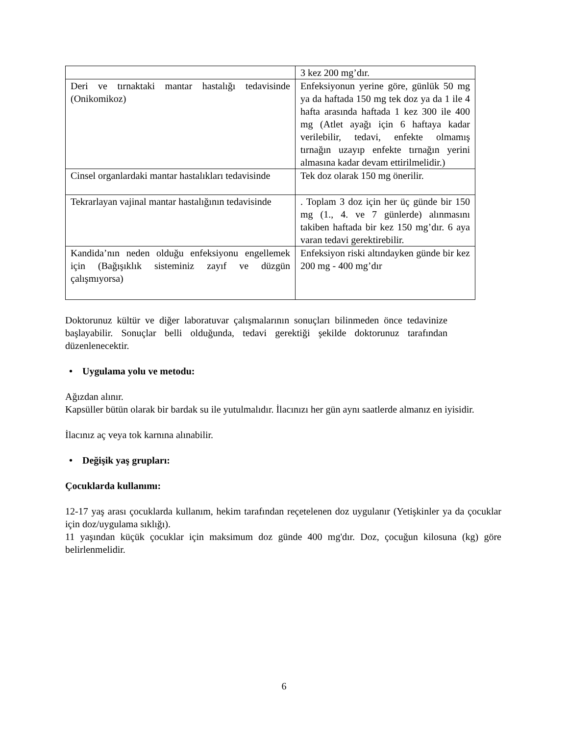| | 3 kez 200 mg’dır. |
| Deri ve tırnaktaki mantar hastalığı tedavisinde (Onikomikoz) | Enfeksiyonun yerine göre, günlük 50 mg ya da haftada 150 mg tek doz ya da 1 ile 4 hafta arasında haftada 1 kez 300 ile 400 mg (Atlet ayağı için 6 haftaya kadar verilebilir, tedavi, enfekte olmamış tırnağın uzayıp enfekte tırnağın yerini almasına kadar devam ettirilmelidir.) |
| Cinsel organlardaki mantar hastalıkları tedavisinde | Tek doz olarak 150 mg önerilir. |
| Tekrarlayan vajinal mantar hastalığının tedavisinde | . Toplam 3 doz için her üç günde bir 150 mg (1., 4. ve 7 günlerde) alınmasını takiben haftada bir kez 150 mg’dır. 6 aya varan tedavi gerektirebilir. |
| Kandida’nın neden olduğu enfeksiyonu engellemek için (Bağışıklık sisteminiz zayıf ve düzgün çalışmıyorsa) | Enfeksiyon riski altındayken günde bir kez 200 mg - 400 mg’dır |
Doktorunuz kültür ve diğer laboratuvar çalışmalarının sonuçları bilinmeden önce tedavinize başlayabilir. Sonuçlar belli olduğunda, tedavi gerektiği şekilde doktorunuz tarafından düzenlenecektir.
• Uygulama yolu ve metodu:
Ağızdan alınır.
Kapsüller bütün olarak bir bardak su ile yutulmalıdır. İlacınızı her gün aynı saatlerde almanız en iyisidir.
İlacınız aç veya tok karnına alınabilir.
• Değişik yaş grupları:
Çocuklarda kullanımı:
12-17 yaş arası çocuklarda kullanım, hekim tarafından reçetelenen doz uygulanır (Yetişkinler ya da çocuklar için doz/uygulama sıklığı).
11 yaşından küçük çocuklar için maksimum doz günde 400 mg'dır. Doz, çocuğun kilosuna (kg) göre belirlenmelidir.
6